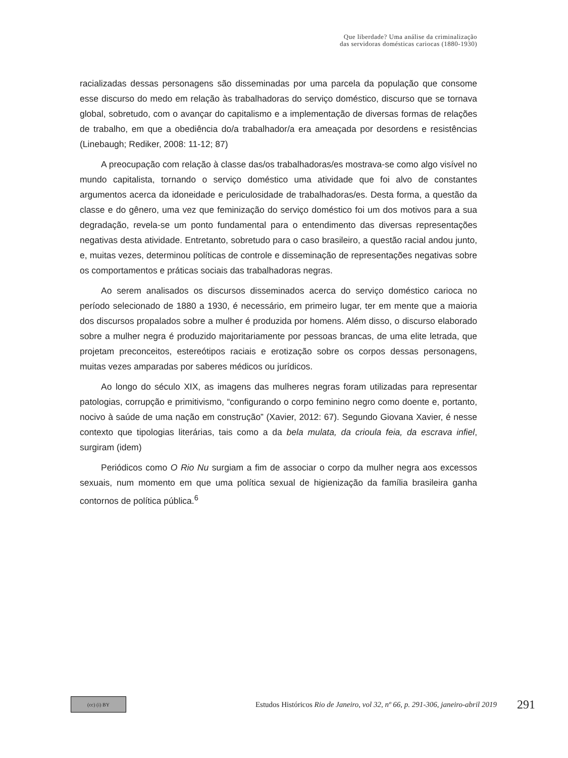Que liberdade? Uma análise da criminalização
das servidoras domésticas cariocas (1880-1930)
racializadas dessas personagens são disseminadas por uma parcela da população que consome esse discurso do medo em relação às trabalhadoras do serviço doméstico, discurso que se tornava global, sobretudo, com o avançar do capitalismo e a implementação de diversas formas de relações de trabalho, em que a obediência do/a trabalhador/a era ameaçada por desordens e resistências (Linebaugh; Rediker, 2008: 11-12; 87)
A preocupação com relação à classe das/os trabalhadoras/es mostrava-se como algo visível no mundo capitalista, tornando o serviço doméstico uma atividade que foi alvo de constantes argumentos acerca da idoneidade e periculosidade de trabalhadoras/es. Desta forma, a questão da classe e do gênero, uma vez que feminização do serviço doméstico foi um dos motivos para a sua degradação, revela-se um ponto fundamental para o entendimento das diversas representações negativas desta atividade. Entretanto, sobretudo para o caso brasileiro, a questão racial andou junto, e, muitas vezes, determinou políticas de controle e disseminação de representações negativas sobre os comportamentos e práticas sociais das trabalhadoras negras.
Ao serem analisados os discursos disseminados acerca do serviço doméstico carioca no período selecionado de 1880 a 1930, é necessário, em primeiro lugar, ter em mente que a maioria dos discursos propalados sobre a mulher é produzida por homens. Além disso, o discurso elaborado sobre a mulher negra é produzido majoritariamente por pessoas brancas, de uma elite letrada, que projetam preconceitos, estereótipos raciais e erotização sobre os corpos dessas personagens, muitas vezes amparadas por saberes médicos ou jurídicos.
Ao longo do século XIX, as imagens das mulheres negras foram utilizadas para representar patologias, corrupção e primitivismo, “configurando o corpo feminino negro como doente e, portanto, nocivo à saúde de uma nação em construção” (Xavier, 2012: 67). Segundo Giovana Xavier, é nesse contexto que tipologias literárias, tais como a da bela mulata, da crioula feia, da escrava infiel, surgiram (idem)
Periódicos como O Rio Nu surgiam a fim de associar o corpo da mulher negra aos excessos sexuais, num momento em que uma política sexual de higienização da família brasileira ganha contornos de política pública.<sup>6</sup>
(cc) (i) BY
Estudos Históricos Rio de Janeiro, vol 32, nº 66, p. 291-306, janeiro-abril 2019
291